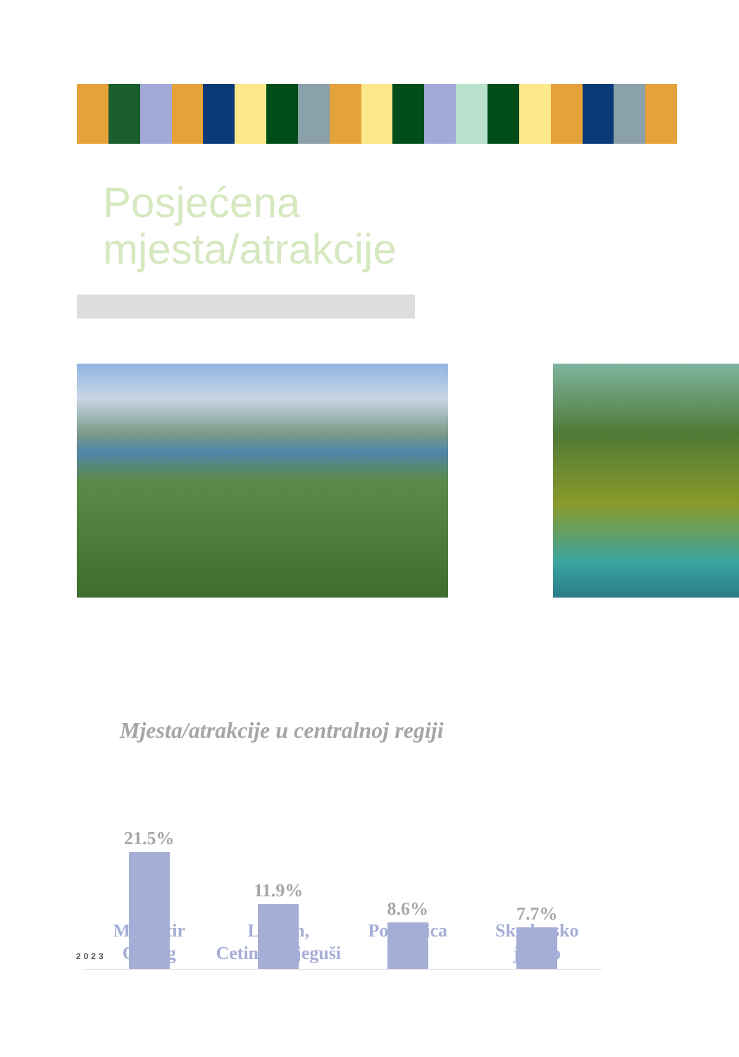Posjećena
mjesta/atrakcije
Mjesta/atrakcije u centralnoj regiji
21.5% 11.9% 8.6% 7.7%
Manastir
Ostrog
Lovćen,
Cetinje, Njeguši
Podgorica Skadarsko
jezero
2023